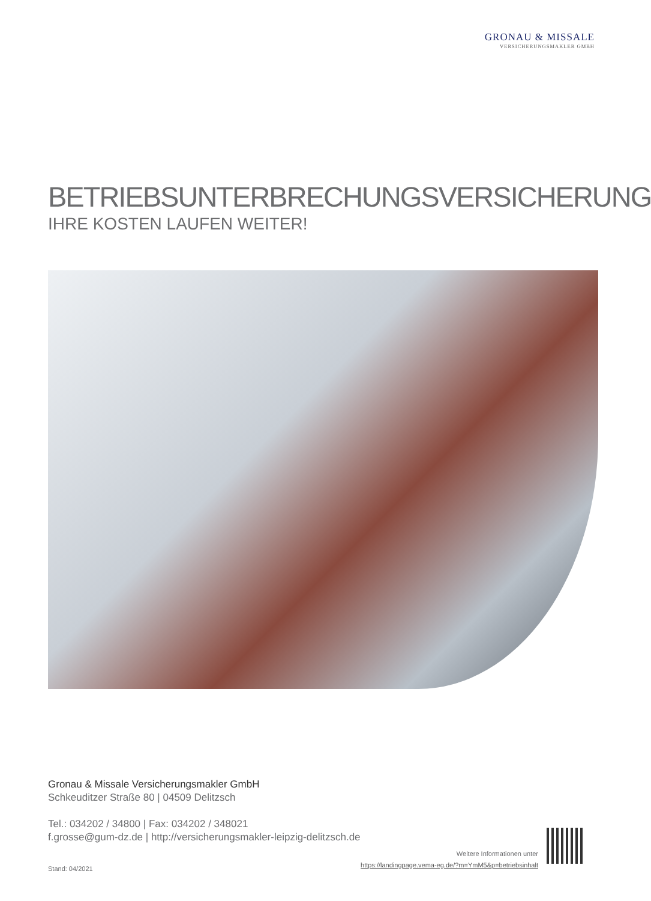GRONAU & MISSALE
VERSICHERUNGSMAKLER GMBH
BETRIEBSUNTERBRECHUNGSVERSICHERUNG
IHRE KOSTEN LAUFEN WEITER!
Gronau & Missale Versicherungsmakler GmbH
Schkeuditzer Straße 80 | 04509 Delitzsch
Tel.: 034202 / 34800 | Fax: 034202 / 348021
f.grosse@gum-dz.de | http://versicherungsmakler-leipzig-delitzsch.de
Weitere Informationen unter
https://landingpage.vema-eg.de/?m=YmM5&p=betriebsinhalt
Stand: 04/2021